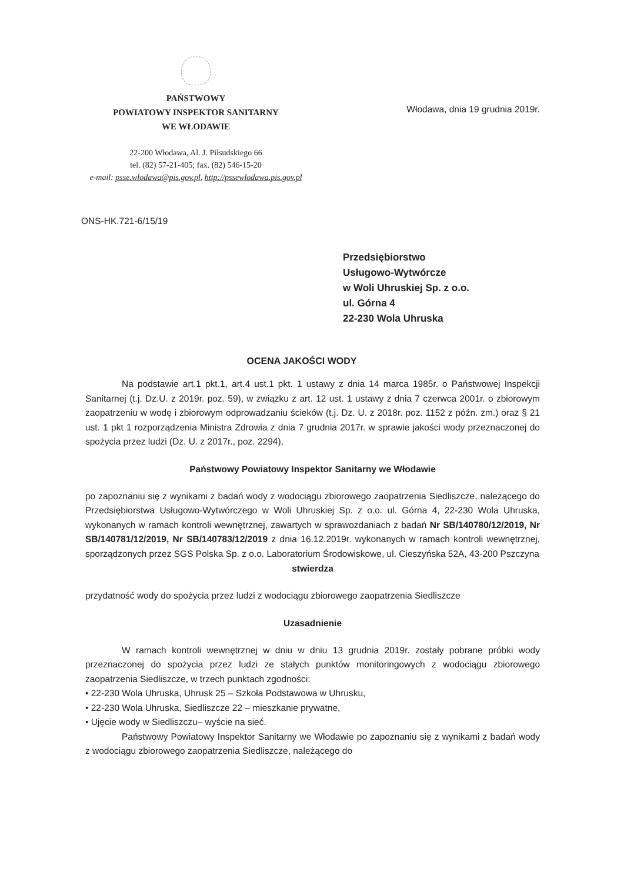PAŃSTWOWY
POWIATOWY INSPEKTOR SANITARNY
WE WŁODAWIE
22-200 Włodawa, Al. J. Piłsudskiego 66
tel. (82) 57-21-405; fax. (82) 546-15-20
e-mail: psse.wlodawa@pis.gov.pl, http://pssewlodawa.pis.gov.pl
Włodawa, dnia 19 grudnia 2019r.
ONS-HK.721-6/15/19
Przedsiębiorstwo
Usługowo-Wytwórcze
w Woli Uhruskiej Sp. z o.o.
ul. Górna 4
22-230 Wola Uhruska
OCENA JAKOŚCI WODY
Na podstawie art.1 pkt.1, art.4 ust.1 pkt. 1 ustawy z dnia 14 marca 1985r. o Państwowej Inspekcji Sanitarnej (t.j. Dz.U. z 2019r. poz. 59), w związku z art. 12 ust. 1 ustawy z dnia 7 czerwca 2001r. o zbiorowym zaopatrzeniu w wodę i zbiorowym odprowadzaniu ścieków (t.j. Dz. U. z 2018r. poz. 1152 z późn. zm.) oraz § 21 ust. 1 pkt 1 rozporządzenia Ministra Zdrowia z dnia 7 grudnia 2017r. w sprawie jakości wody przeznaczonej do spożycia przez ludzi (Dz. U. z 2017r., poz. 2294),
Państwowy Powiatowy Inspektor Sanitarny we Włodawie
po zapoznaniu się z wynikami z badań wody z wodociągu zbiorowego zaopatrzenia Siedliszcze, należącego do Przedsiębiorstwa Usługowo-Wytwórczego w Woli Uhruskiej Sp. z o.o. ul. Górna 4, 22-230 Wola Uhruska, wykonanych w ramach kontroli wewnętrznej, zawartych w sprawozdaniach z badań Nr SB/140780/12/2019, Nr SB/140781/12/2019, Nr SB/140783/12/2019 z dnia 16.12.2019r. wykonanych w ramach kontroli wewnętrznej, sporządzonych przez SGS Polska Sp. z o.o. Laboratorium Środowiskowe, ul. Cieszyńska 52A, 43-200 Pszczyna
stwierdza
przydatność wody do spożycia przez ludzi z wodociągu zbiorowego zaopatrzenia Siedliszcze
Uzasadnienie
W ramach kontroli wewnętrznej w dniu w dniu 13 grudnia 2019r. zostały pobrane próbki wody przeznaczonej do spożycia przez ludzi ze stałych punktów monitoringowych z wodociągu zbiorowego zaopatrzenia Siedliszcze, w trzech punktach zgodności:
• 22-230 Wola Uhruska, Uhrusk 25 – Szkoła Podstawowa w Uhrusku,
• 22-230 Wola Uhruska, Siedliszcze 22 – mieszkanie prywatne,
• Ujęcie wody w Siedliszczu– wyście na sieć.
Państwowy Powiatowy Inspektor Sanitarny we Włodawie po zapoznaniu się z wynikami z badań wody z wodociągu zbiorowego zaopatrzenia Siedliszcze, należącego do